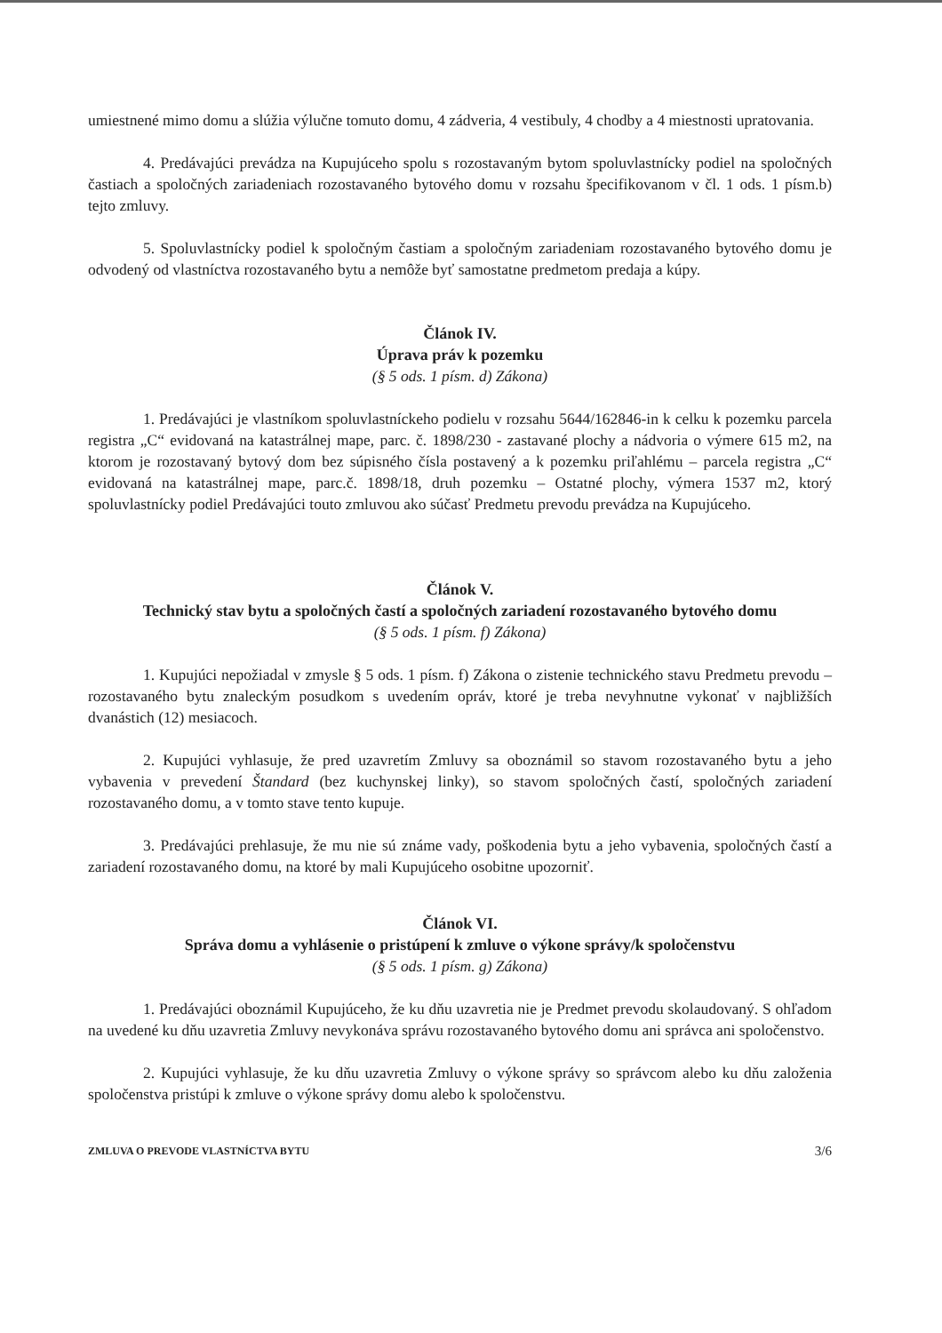umiestnené mimo domu a slúžia výlučne tomuto domu, 4 zádveria, 4 vestibuly, 4 chodby a 4 miestnosti upratovania.
4. Predávajúci prevádza na Kupujúceho spolu s rozostavaným bytom spoluvlastnícky podiel na spoločných častiach a spoločných zariadeniach rozostavaného bytového domu v rozsahu špecifikovanom v čl. 1 ods. 1 písm.b) tejto zmluvy.
5. Spoluvlastnícky podiel k spoločným častiam a spoločným zariadeniam rozostavaného bytového domu je odvodený od vlastníctva rozostavaného bytu a nemôže byť samostatne predmetom predaja a kúpy.
Článok IV.
Úprava práv k pozemku
(§ 5 ods. 1 písm. d) Zákona)
1. Predávajúci je vlastníkom spoluvlastníckeho podielu v rozsahu 5644/162846-in k celku k pozemku parcela registra „C“ evidovaná na katastrálnej mape, parc. č. 1898/230 - zastavané plochy a nádvoria o výmere 615 m2, na ktorom je rozostavaný bytový dom bez súpisného čísla postavený a k pozemku priľahlému – parcela registra „C“ evidovaná na katastrálnej mape, parc.č. 1898/18, druh pozemku – Ostatné plochy, výmera 1537 m2, ktorý spoluvlastnícky podiel Predávajúci touto zmluvou ako súčasť Predmetu prevodu prevádza na Kupujúceho.
Článok V.
Technický stav bytu a spoločných častí a spoločných zariadení rozostavaného bytového domu
(§ 5 ods. 1 písm. f) Zákona)
1. Kupujúci nepožiadal v zmysle § 5 ods. 1 písm. f) Zákona o zistenie technického stavu Predmetu prevodu – rozostavaného bytu znaleckým posudkom s uvedením opráv, ktoré je treba nevyhnutne vykonať v najbližších dvanástich (12) mesiacoch.
2. Kupujúci vyhlasuje, že pred uzavretím Zmluvy sa oboznámil so stavom rozostavaného bytu a jeho vybavenia v prevedení Štandard (bez kuchynskej linky), so stavom spoločných častí, spoločných zariadení rozostavaného domu, a v tomto stave tento kupuje.
3. Predávajúci prehlasuje, že mu nie sú známe vady, poškodenia bytu a jeho vybavenia, spoločných častí a zariadení rozostavaného domu, na ktoré by mali Kupujúceho osobitne upozorniť.
Článok VI.
Správa domu a vyhlásenie o pristúpení k zmluve o výkone správy/k spoločenstvu
(§ 5 ods. 1 písm. g) Zákona)
1. Predávajúci oboznámil Kupujúceho, že ku dňu uzavretia nie je Predmet prevodu skolaudovaný. S ohľadom na uvedené ku dňu uzavretia Zmluvy nevykonáva správu rozostavaného bytového domu ani správca ani spoločenstvo.
2. Kupujúci vyhlasuje, že ku dňu uzavretia Zmluvy o výkone správy so správcom alebo ku dňu založenia spoločenstva pristúpi k zmluve o výkone správy domu alebo k spoločenstvu.
ZMLUVA O PREVODE VLASTNÍCTVA BYTU 3/6